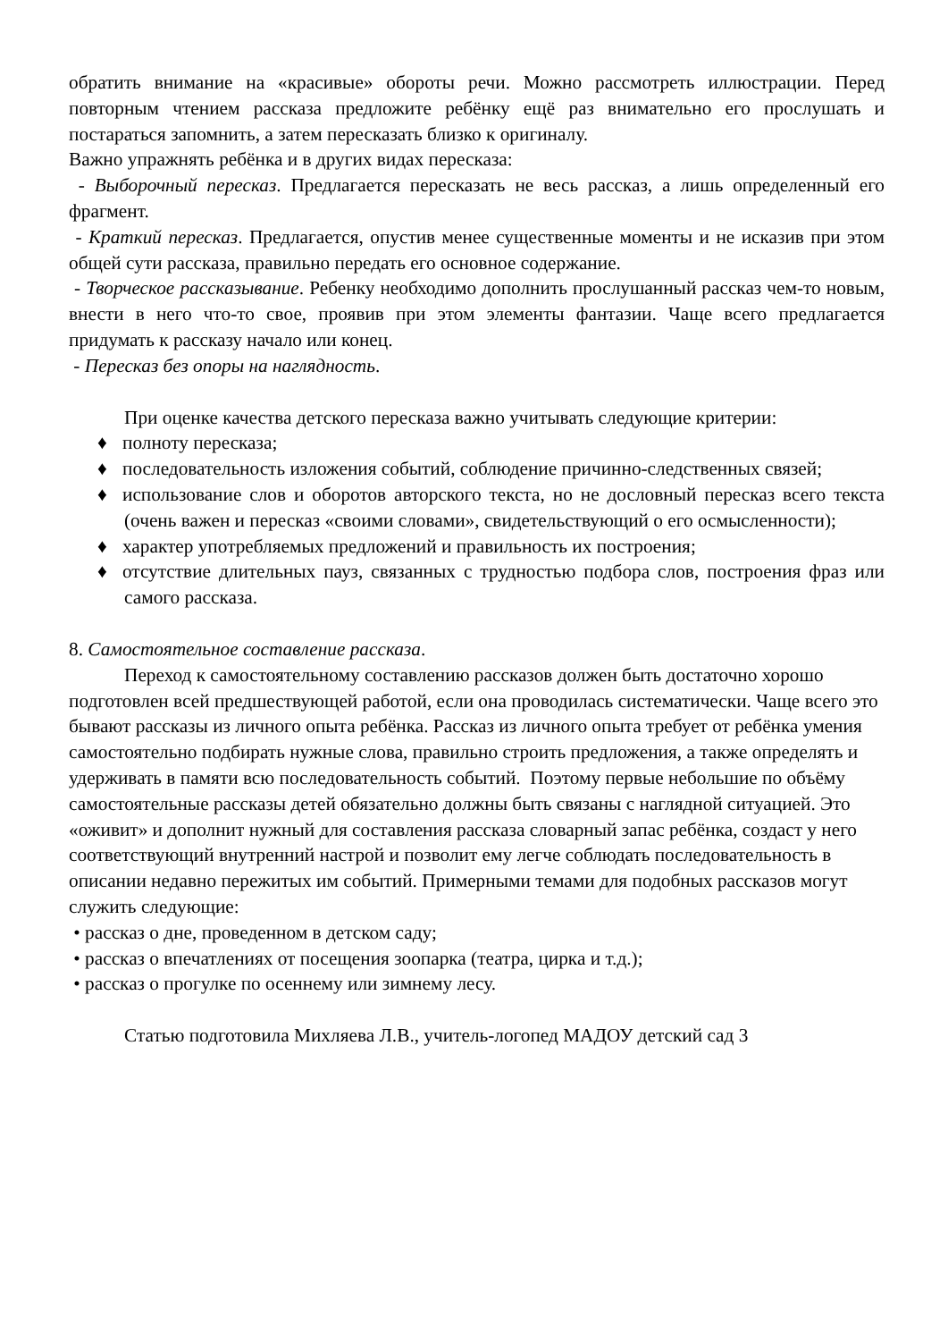обратить внимание на «красивые» обороты речи. Можно рассмотреть иллюстрации. Перед повторным чтением рассказа предложите ребёнку ещё раз внимательно его прослушать и постараться запомнить, а затем пересказать близко к оригиналу.
Важно упражнять ребёнка и в других видах пересказа:
- Выборочный пересказ. Предлагается пересказать не весь рассказ, а лишь определенный его фрагмент.
- Краткий пересказ. Предлагается, опустив менее существенные моменты и не исказив при этом общей сути рассказа, правильно передать его основное содержание.
- Творческое рассказывание. Ребенку необходимо дополнить прослушанный рассказ чем-то новым, внести в него что-то свое, проявив при этом элементы фантазии. Чаще всего предлагается придумать к рассказу начало или конец.
- Пересказ без опоры на наглядность.
При оценке качества детского пересказа важно учитывать следующие критерии:
♦ полноту пересказа;
♦ последовательность изложения событий, соблюдение причинно-следственных связей;
♦ использование слов и оборотов авторского текста, но не дословный пересказ всего текста (очень важен и пересказ «своими словами», свидетельствующий о его осмысленности);
♦ характер употребляемых предложений и правильность их построения;
♦ отсутствие длительных пауз, связанных с трудностью подбора слов, построения фраз или самого рассказа.
8. Самостоятельное составление рассказа.
Переход к самостоятельному составлению рассказов должен быть достаточно хорошо подготовлен всей предшествующей работой, если она проводилась систематически. Чаще всего это бывают рассказы из личного опыта ребёнка. Рассказ из личного опыта требует от ребёнка умения самостоятельно подбирать нужные слова, правильно строить предложения, а также определять и удерживать в памяти всю последовательность событий. Поэтому первые небольшие по объёму самостоятельные рассказы детей обязательно должны быть связаны с наглядной ситуацией. Это «оживит» и дополнит нужный для составления рассказа словарный запас ребёнка, создаст у него соответствующий внутренний настрой и позволит ему легче соблюдать последовательность в описании недавно пережитых им событий. Примерными темами для подобных рассказов могут служить следующие:
• рассказ о дне, проведенном в детском саду;
• рассказ о впечатлениях от посещения зоопарка (театра, цирка и т.д.);
• рассказ о прогулке по осеннему или зимнему лесу.
Статью подготовила Михляева Л.В., учитель-логопед МАДОУ детский сад 3